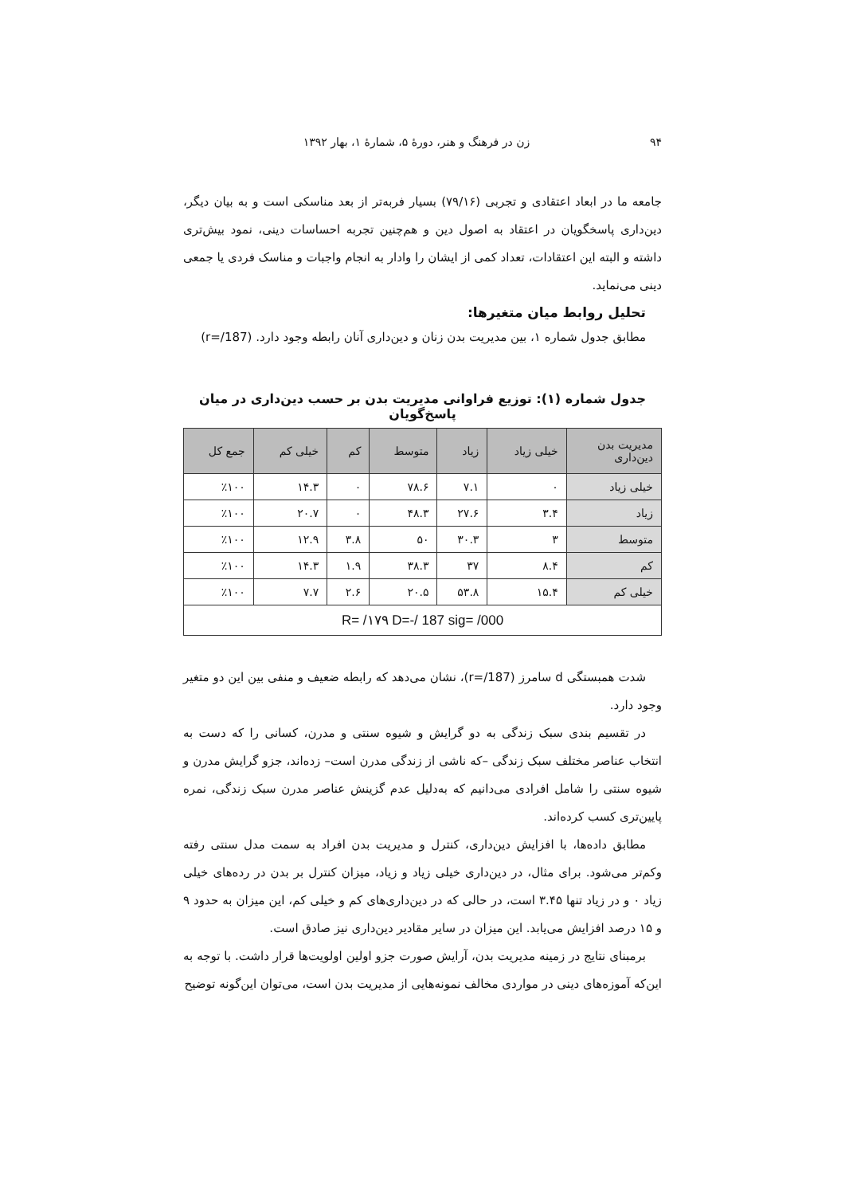۹۴ زن در فرهنگ و هنر، دورهٔ ۵، شمارهٔ ۱، بهار ۱۳۹۲
جامعه ما در ابعاد اعتقادی و تجربی (۷۹/۱۶) بسیار فربه‌تر از بعد مناسکی است و به بیان دیگر، دین‌داری پاسخگویان در اعتقاد به اصول دین و هم‌چنین تجربه احساسات دینی، نمود بیش‌تری داشته و البته این اعتقادات، تعداد کمی از ایشان را وادار به انجام واجبات و مناسک فردی یا جمعی دینی می‌نماید.
تحلیل روابط میان متغیرها:
مطابق جدول شماره ۱، بین مدیریت بدن زنان و دین‌داری آنان رابطه وجود دارد. (r=/187)
جدول شماره (۱): توزیع فراوانی مدیریت بدن بر حسب دین‌داری در میان پاسخ‌گویان
| مدیریت بدن دین‌داری | خیلی زیاد | زیاد | متوسط | کم | خیلی کم | جمع کل |
| --- | --- | --- | --- | --- | --- | --- |
| خیلی زیاد | ۰ | ۷.۱ | ۷۸.۶ | ۰ | ۱۴.۳ | ٪۱۰۰ |
| زیاد | ۳.۴ | ۲۷.۶ | ۴۸.۳ | ۰ | ۲۰.۷ | ٪۱۰۰ |
| متوسط | ۳ | ۳۰.۳ | ۵۰ | ۳.۸ | ۱۲.۹ | ٪۱۰۰ |
| کم | ۸.۴ | ۳۷ | ۳۸.۳ | ۱.۹ | ۱۴.۳ | ٪۱۰۰ |
| خیلی کم | ۱۵.۴ | ۵۳.۸ | ۲۰.۵ | ۲.۶ | ۷.۷ | ٪۱۰۰ |
| R= /۱۷۹ D=-/ 187 sig= /000 | | | | | | |
شدت همبستگی d سامرز (r=/187)، نشان می‌دهد که رابطه ضعیف و منفی بین این دو متغیر وجود دارد.
در تقسیم بندی سبک زندگی به دو گرایش و شیوه سنتی و مدرن، کسانی را که دست به انتخاب عناصر مختلف سبک زندگی –که ناشی از زندگی مدرن است– زده‌اند، جزو گرایش مدرن و شیوه سنتی را شامل افرادی می‌دانیم که به‌دلیل عدم گزینش عناصر مدرن سبک زندگی، نمره پایین‌تری کسب کرده‌اند.
مطابق داده‌ها، با افزایش دین‌داری، کنترل و مدیریت بدن افراد به سمت مدل سنتی رفته وکم‌تر می‌شود. برای مثال، در دین‌داری خیلی زیاد و زیاد، میزان کنترل بر بدن در رده‌های خیلی زیاد ۰ و در زیاد تنها ۳.۴۵ است، در حالی که در دین‌داری‌های کم و خیلی کم، این میزان به حدود ۹ و ۱۵ درصد افزایش می‌یابد. این میزان در سایر مقادیر دین‌داری نیز صادق است.
برمبنای نتایج در زمینه مدیریت بدن، آرایش صورت جزو اولین اولویت‌ها قرار داشت. با توجه به این‌که آموزه‌های دینی در مواردی مخالف نمونه‌هایی از مدیریت بدن است، می‌توان این‌گونه توضیح